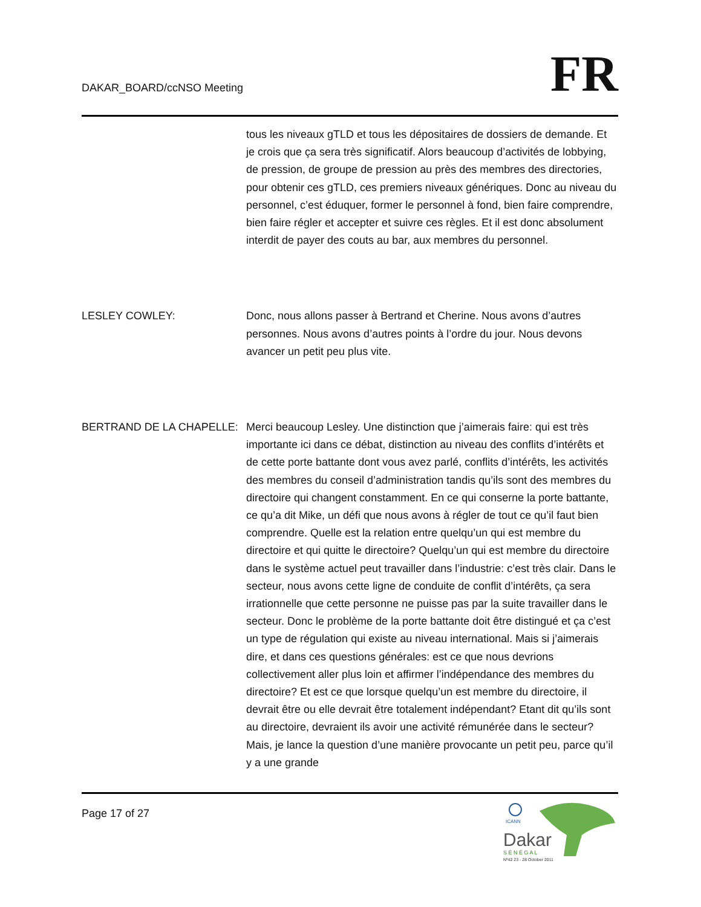DAKAR_BOARD/ccNSO Meeting
FR
tous les niveaux gTLD et tous les dépositaires de dossiers de demande. Et je crois que ça sera très significatif. Alors beaucoup d’activités de lobbying, de pression, de groupe de pression au près des membres des directories, pour obtenir ces gTLD, ces premiers niveaux génériques. Donc au niveau du personnel, c’est éduquer, former le personnel à fond, bien faire comprendre, bien faire régler et accepter et suivre ces règles. Et il est donc absolument interdit de payer des couts au bar, aux membres du personnel.
LESLEY COWLEY: Donc, nous allons passer à Bertrand et Cherine. Nous avons d’autres personnes. Nous avons d’autres points à l’ordre du jour. Nous devons avancer un petit peu plus vite.
BERTRAND DE LA CHAPELLE: Merci beaucoup Lesley. Une distinction que j’aimerais faire: qui est très importante ici dans ce débat, distinction au niveau des conflits d’intérêts et de cette porte battante dont vous avez parlé, conflits d’intérêts, les activités des membres du conseil d’administration tandis qu’ils sont des membres du directoire qui changent constamment. En ce qui conserne la porte battante, ce qu’a dit Mike, un défi que nous avons à régler de tout ce qu’il faut bien comprendre. Quelle est la relation entre quelqu’un qui est membre du directoire et qui quitte le directoire? Quelqu’un qui est membre du directoire dans le système actuel peut travailler dans l’industrie: c’est très clair. Dans le secteur, nous avons cette ligne de conduite de conflit d’intérêts, ça sera irrationnelle que cette personne ne puisse pas par la suite travailler dans le secteur. Donc le problème de la porte battante doit être distingué et ça c’est un type de régulation qui existe au niveau international. Mais si j’aimerais dire, et dans ces questions générales: est ce que nous devrions collectivement aller plus loin et affirmer l’indépendance des membres du directoire? Et est ce que lorsque quelqu’un est membre du directoire, il devrait être ou elle devrait être totalement indépendant? Etant dit qu’ils sont au directoire, devraient ils avoir une activité rémunérée dans le secteur? Mais, je lance la question d’une manière provocante un petit peu, parce qu’il y a une grande
Page 17 of 27
ICANN
Dakar
S É N É G A L
Nº42 23 - 28 October 2011